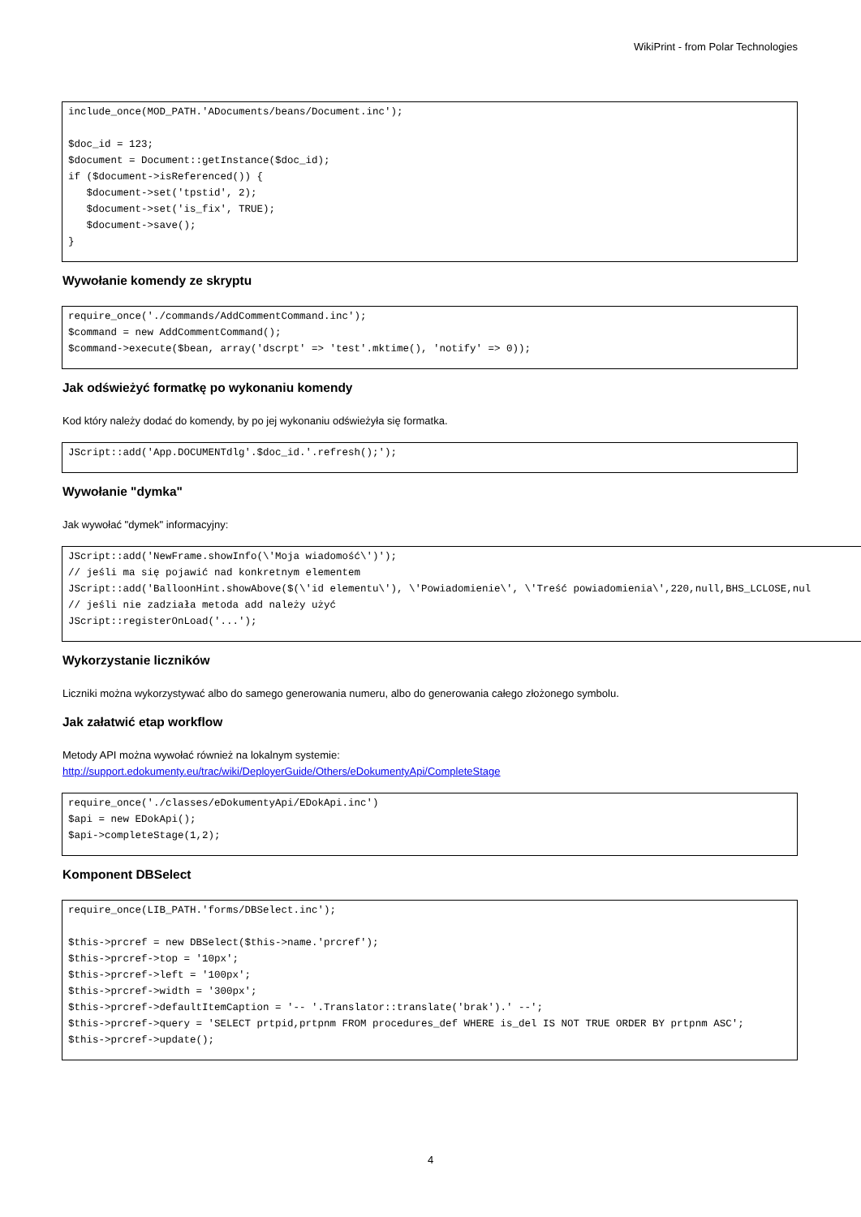WikiPrint - from Polar Technologies
include_once(MOD_PATH.'ADocuments/beans/Document.inc');

$doc_id = 123;
$document = Document::getInstance($doc_id);
if ($document->isReferenced()) {
   $document->set('tpstid', 2);
   $document->set('is_fix', TRUE);
   $document->save();
}
Wywołanie komendy ze skryptu
require_once('./commands/AddCommentCommand.inc');
$command = new AddCommentCommand();
$command->execute($bean, array('dscrpt' => 'test'.mktime(), 'notify' => 0));
Jak odświeżyć formatkę po wykonaniu komendy
Kod który należy dodać do komendy, by po jej wykonaniu odświeżyła się formatka.
JScript::add('App.DOCUMENTdlg'.$doc_id.'.refresh();');
Wywołanie "dymka"
Jak wywołać "dymek" informacyjny:
JScript::add('NewFrame.showInfo(\'Moja wiadomość\')');
// jeśli ma się pojawić nad konkretnym elementem
JScript::add('BalloonHint.showAbove($(\'id elementu\'), \'Powiadomienie\', \'Treść powiadomienia\',220,null,BHS_LCLOSE,nul
// jeśli nie zadziała metoda add należy użyć
JScript::registerOnLoad('...');
Wykorzystanie liczników
Liczniki można wykorzystywać albo do samego generowania numeru, albo do generowania całego złożonego symbolu.
Jak załatwić etap workflow
Metody API można wywołać również na lokalnym systemie:
http://support.edokumenty.eu/trac/wiki/DeployerGuide/Others/eDokumentyApi/CompleteStage
require_once('./classes/eDokumentyApi/EDokApi.inc')
$api = new EDokApi();
$api->completeStage(1,2);
Komponent DBSelect
require_once(LIB_PATH.'forms/DBSelect.inc');

$this->prcref = new DBSelect($this->name.'prcref');
$this->prcref->top = '10px';
$this->prcref->left = '100px';
$this->prcref->width = '300px';
$this->prcref->defaultItemCaption = '-- '.Translator::translate('brak').' --';
$this->prcref->query = 'SELECT prtpid,prtpnm FROM procedures_def WHERE is_del IS NOT TRUE ORDER BY prtpnm ASC';
$this->prcref->update();
4